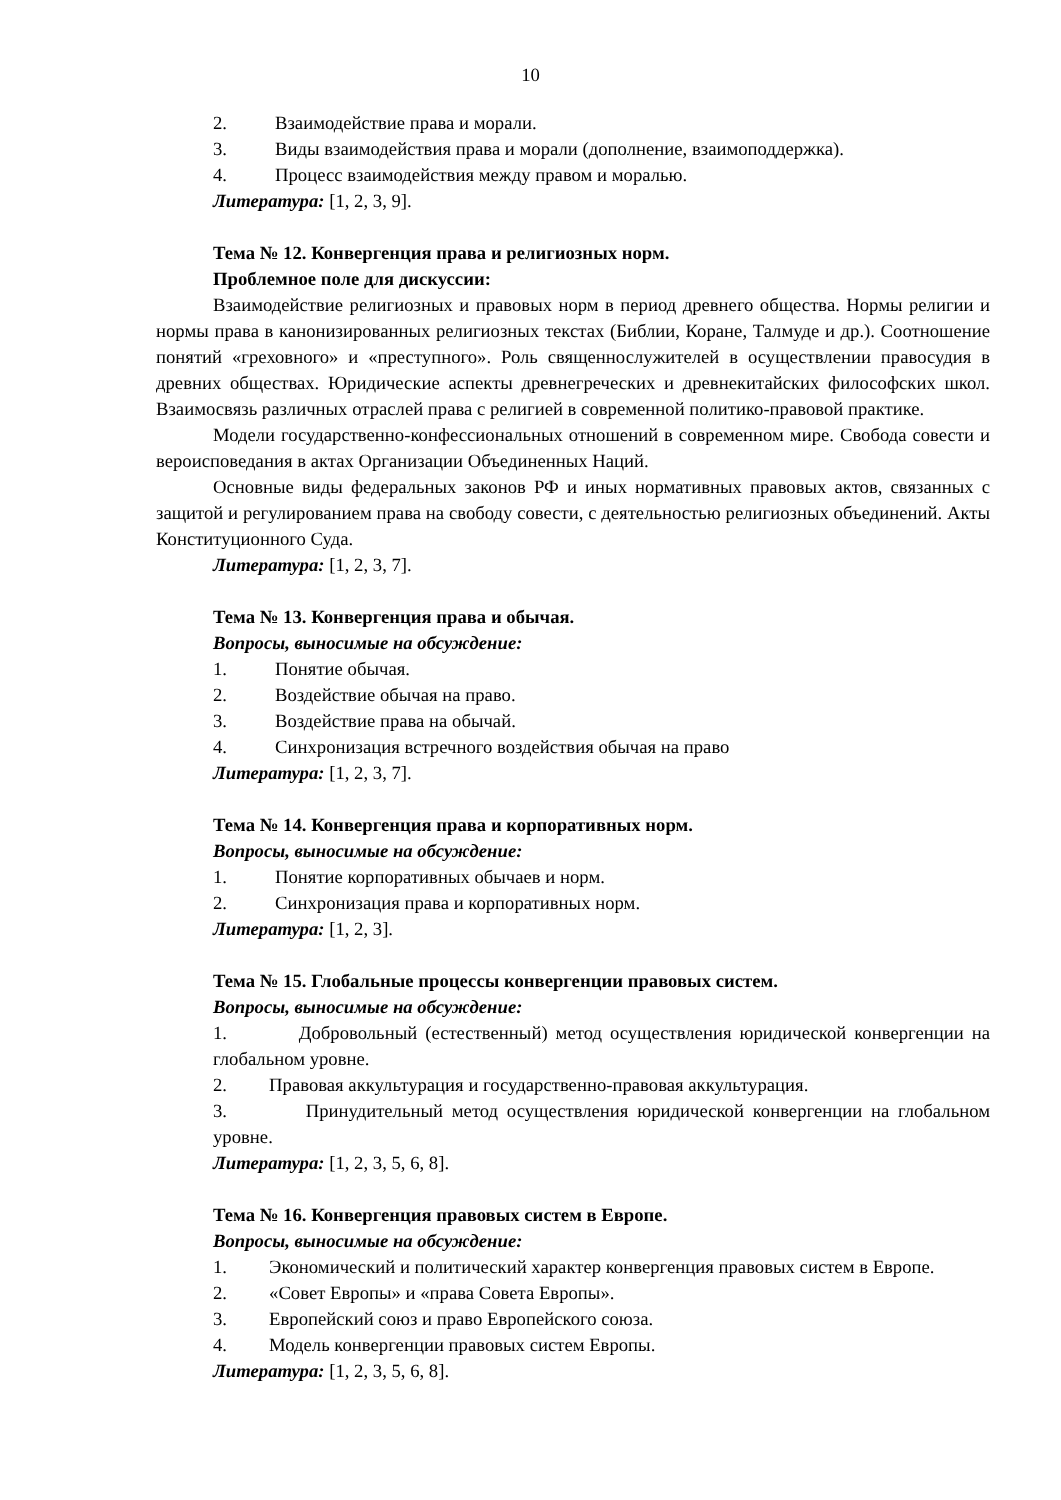10
2. Взаимодействие права и морали.
3. Виды взаимодействия права и морали (дополнение, взаимоподдержка).
4. Процесс взаимодействия между правом и моралью.
Литература: [1, 2, 3, 9].
Тема № 12. Конвергенция права и религиозных норм.
Проблемное поле для дискуссии:
Взаимодействие религиозных и правовых норм в период древнего общества. Нормы религии и нормы права в канонизированных религиозных текстах (Библии, Коране, Талмуде и др.). Соотношение понятий «греховного» и «преступного». Роль священнослужителей в осуществлении правосудия в древних обществах. Юридические аспекты древнегреческих и древнекитайских философских школ. Взаимосвязь различных отраслей права с религией в современной политико-правовой практике.
Модели государственно-конфессиональных отношений в современном мире. Свобода совести и вероисповедания в актах Организации Объединенных Наций.
Основные виды федеральных законов РФ и иных нормативных правовых актов, связанных с защитой и регулированием права на свободу совести, с деятельностью религиозных объединений. Акты Конституционного Суда.
Литература: [1, 2, 3, 7].
Тема № 13. Конвергенция права и обычая.
Вопросы, выносимые на обсуждение:
1. Понятие обычая.
2. Воздействие обычая на право.
3. Воздействие права на обычай.
4. Синхронизация встречного воздействия обычая на право
Литература: [1, 2, 3, 7].
Тема № 14. Конвергенция права и корпоративных норм.
Вопросы, выносимые на обсуждение:
1. Понятие корпоративных обычаев и норм.
2. Синхронизация права и корпоративных норм.
Литература: [1, 2, 3].
Тема № 15. Глобальные процессы конвергенции правовых систем.
Вопросы, выносимые на обсуждение:
1. Добровольный (естественный) метод осуществления юридической конвергенции на глобальном уровне.
2. Правовая аккультурация и государственно-правовая аккультурация.
3. Принудительный метод осуществления юридической конвергенции на глобальном уровне.
Литература: [1, 2, 3, 5, 6, 8].
Тема № 16. Конвергенция правовых систем в Европе.
Вопросы, выносимые на обсуждение:
1. Экономический и политический характер конвергенция правовых систем в Европе.
2. «Совет Европы» и «права Совета Европы».
3. Европейский союз и право Европейского союза.
4. Модель конвергенции правовых систем Европы.
Литература: [1, 2, 3, 5, 6, 8].